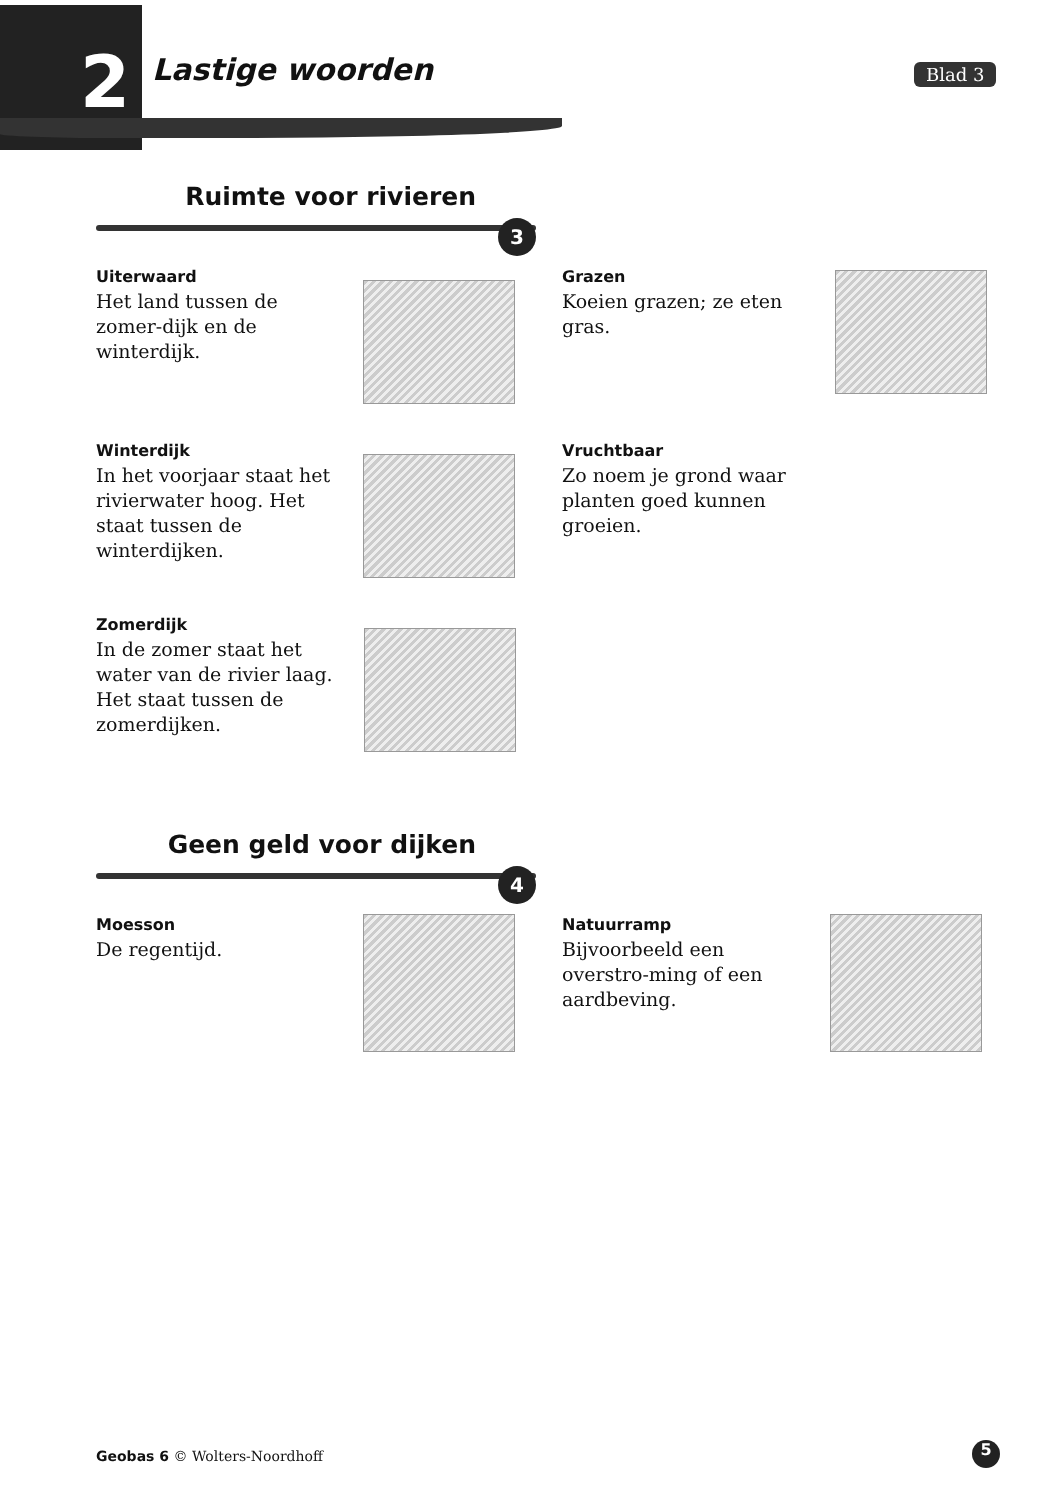2 Lastige woorden Blad 3
Ruimte voor rivieren
3
Uiterwaard
Het land tussen de zomer-dijk en de winterdijk.
Grazen
Koeien grazen; ze eten gras.
Winterdijk
In het voorjaar staat het rivierwater hoog. Het staat tussen de winterdijken.
Vruchtbaar
Zo noem je grond waar planten goed kunnen groeien.
Zomerdijk
In de zomer staat het water van de rivier laag. Het staat tussen de zomerdijken.
Geen geld voor dijken
4
Moesson
De regentijd.
Natuurramp
Bijvoorbeeld een overstro-ming of een aardbeving.
Geobas 6 © Wolters-Noordhoff 5